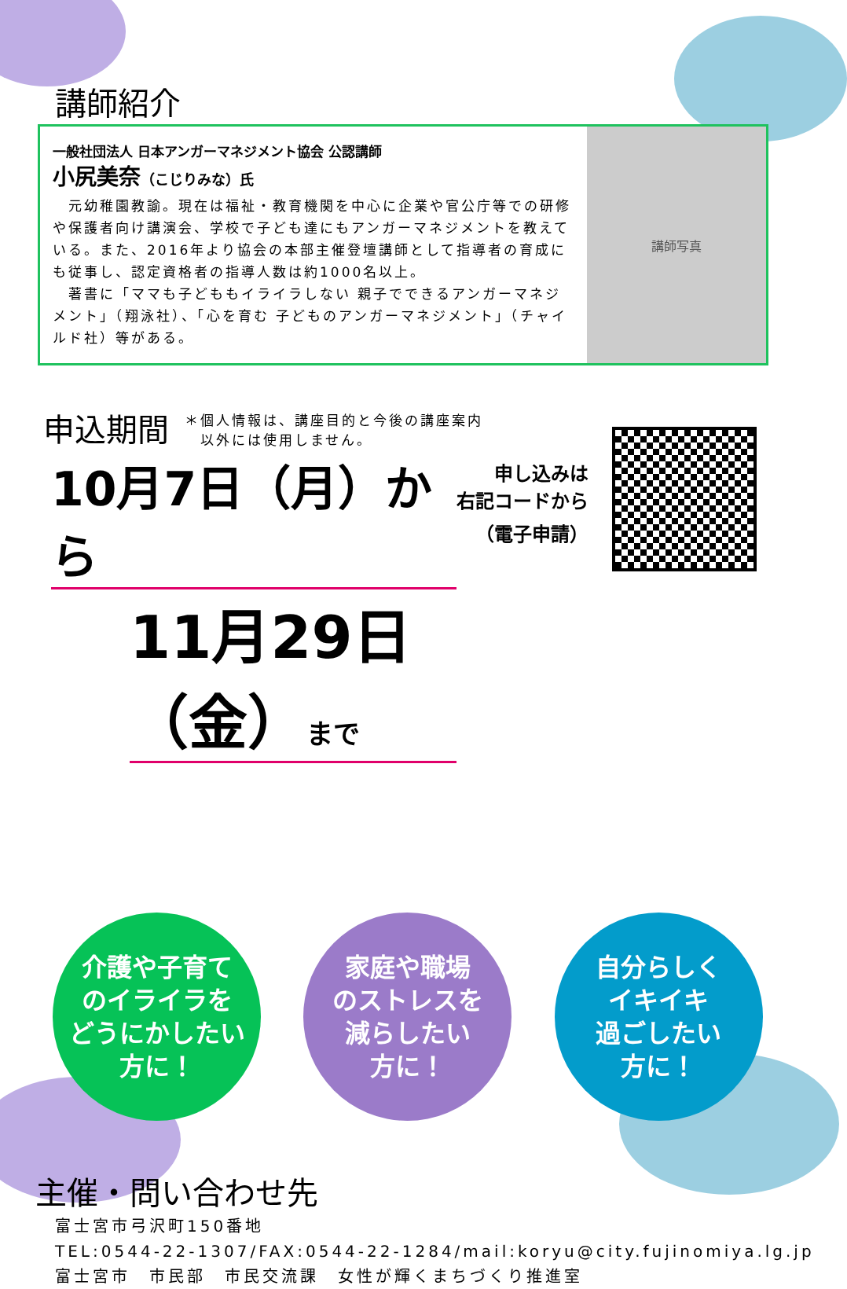講師紹介
一般社団法人 日本アンガーマネジメント協会 公認講師
小尻美奈（こじりみな）氏
　元幼稚園教諭。現在は福祉・教育機関を中心に企業や官公庁等での研修や保護者向け講演会、学校で子ども達にもアンガーマネジメントを教えている。また、2016年より協会の本部主催登壇講師として指導者の育成にも従事し、認定資格者の指導人数は約1000名以上。
　著書に「ママも子どももイライラしない 親子でできるアンガーマネジメント」（翔泳社）、「心を育む 子どものアンガーマネジメント」（チャイルド社）等がある。
講師写真
申込期間
＊個人情報は、講座目的と今後の講座案内
　以外には使用しません。
10月7日（月）から
11月29日（金）まで
申し込みは
右記コードから
（電子申請）
介護や子育て
のイライラを
どうにかしたい
方に！
家庭や職場
のストレスを
減らしたい
方に！
自分らしく
イキイキ
過ごしたい
方に！
主催・問い合わせ先
富士宮市弓沢町150番地
TEL:0544-22-1307/FAX:0544-22-1284/mail:koryu@city.fujinomiya.lg.jp
富士宮市　市民部　市民交流課　女性が輝くまちづくり推進室